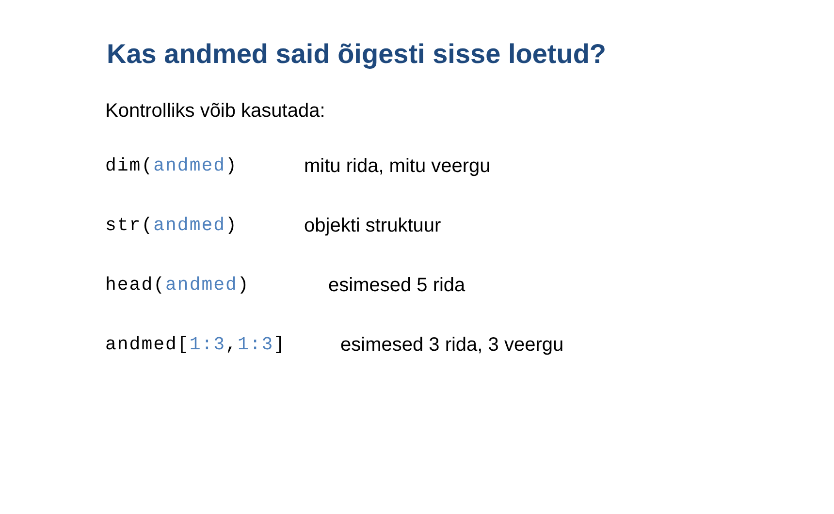Kas andmed said õigesti sisse loetud?
Kontrolliks võib kasutada:
dim(andmed) mitu rida, mitu veergu
str(andmed) objekti struktuur
head(andmed) esimesed 5 rida
andmed[1:3,1:3] esimesed 3 rida, 3 veergu